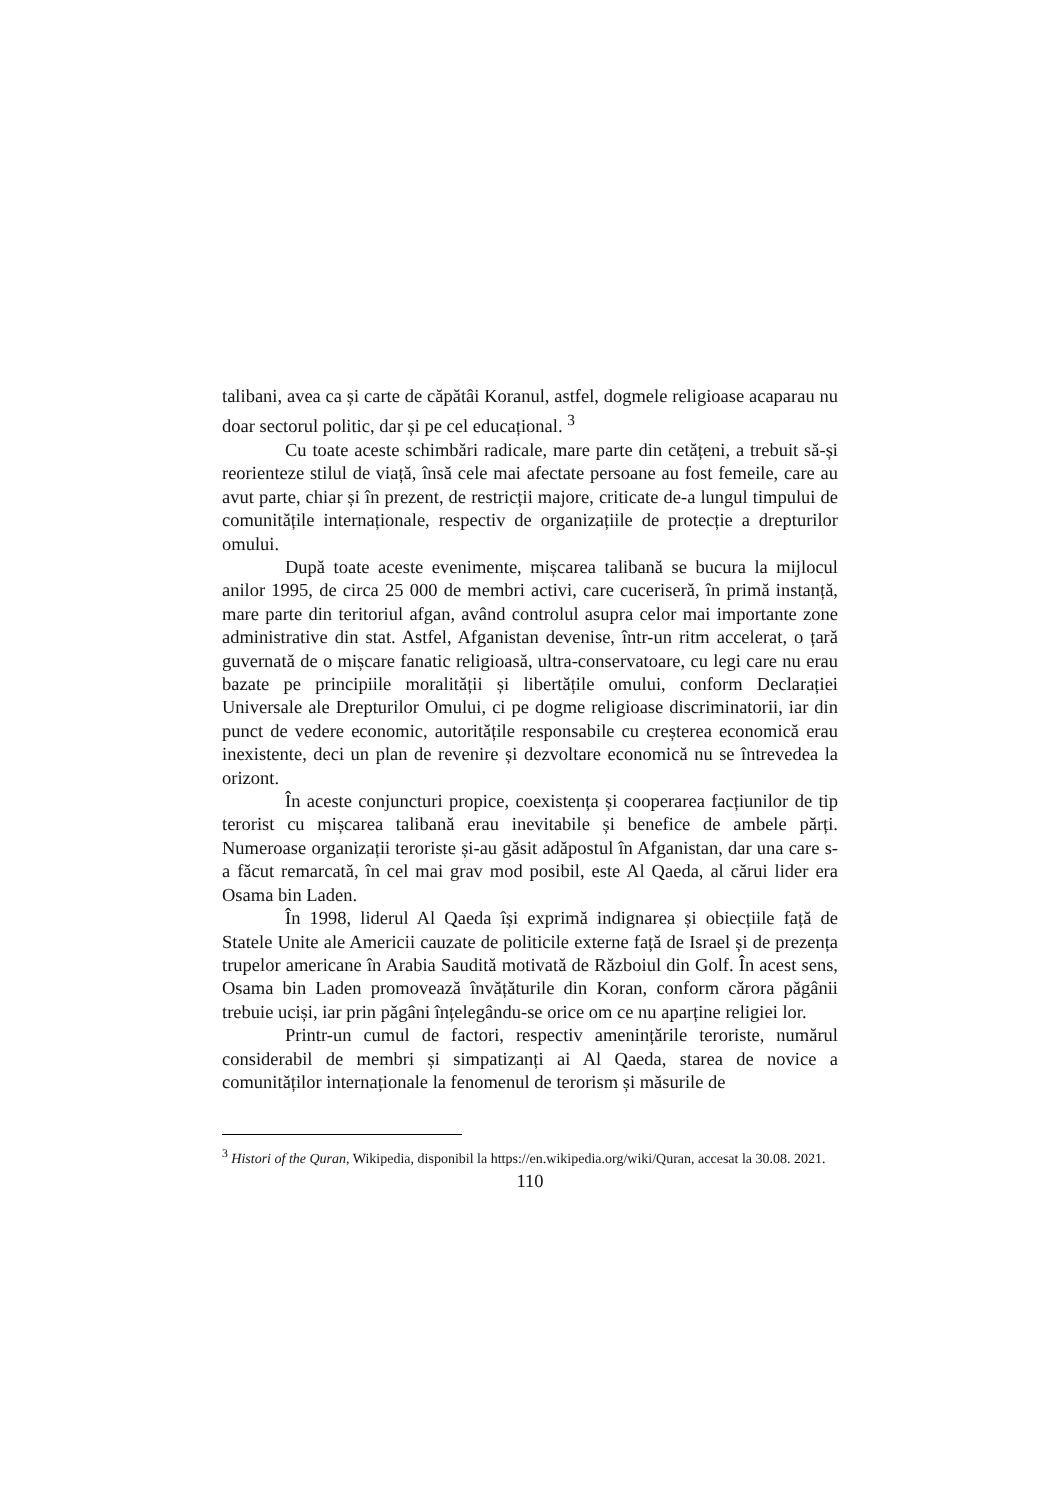talibani, avea ca și carte de căpătâi Koranul, astfel, dogmele religioase acaparau nu doar sectorul politic, dar și pe cel educațional. <sup>3</sup>
Cu toate aceste schimbări radicale, mare parte din cetățeni, a trebuit să-și reorienteze stilul de viață, însă cele mai afectate persoane au fost femeile, care au avut parte, chiar și în prezent, de restricții majore, criticate de-a lungul timpului de comunitățile internaționale, respectiv de organizațiile de protecție a drepturilor omului.
După toate aceste evenimente, mișcarea talibană se bucura la mijlocul anilor 1995, de circa 25 000 de membri activi, care cuceriseră, în primă instanță, mare parte din teritoriul afgan, având controlul asupra celor mai importante zone administrative din stat. Astfel, Afganistan devenise, într-un ritm accelerat, o țară guvernată de o mișcare fanatic religioasă, ultra-conservatoare, cu legi care nu erau bazate pe principiile moralității și libertățile omului, conform Declarației Universale ale Drepturilor Omului, ci pe dogme religioase discriminatorii, iar din punct de vedere economic, autoritățile responsabile cu creșterea economică erau inexistente, deci un plan de revenire și dezvoltare economică nu se întrevedea la orizont.
În aceste conjuncturi propice, coexistența și cooperarea facțiunilor de tip terorist cu mișcarea talibană erau inevitabile și benefice de ambele părți. Numeroase organizații teroriste și-au găsit adăpostul în Afganistan, dar una care s-a făcut remarcată, în cel mai grav mod posibil, este Al Qaeda, al cărui lider era Osama bin Laden.
În 1998, liderul Al Qaeda își exprimă indignarea și obiecțiile față de Statele Unite ale Americii cauzate de politicile externe față de Israel și de prezența trupelor americane în Arabia Saudită motivată de Războiul din Golf. În acest sens, Osama bin Laden promovează învățăturile din Koran, conform cărora păgânii trebuie uciși, iar prin păgâni înțelegându-se orice om ce nu aparține religiei lor.
Printr-un cumul de factori, respectiv amenințările teroriste, numărul considerabil de membri și simpatizanți ai Al Qaeda, starea de novice a comunităților internaționale la fenomenul de terorism și măsurile de
<sup>3</sup> Histori of the Quran, Wikipedia, disponibil la https://en.wikipedia.org/wiki/Quran, accesat la 30.08. 2021.
110